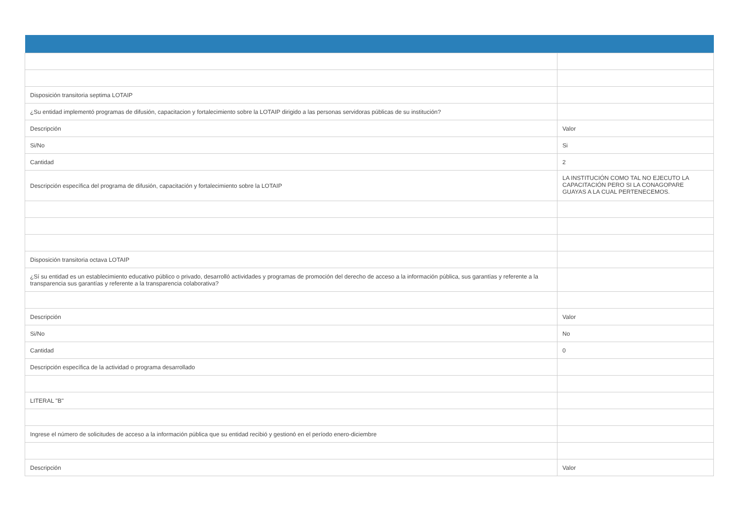| Disposición transitoria septima LOTAIP | |
| ¿Su entidad implementó programas de difusión, capacitacion y fortalecimiento sobre la LOTAIP dirigido a las personas servidoras públicas de su institución? | |
| Descripción | Valor |
| Si/No | Si |
| Cantidad | 2 |
| Descripción específica del programa de difusión, capacitación y fortalecimiento sobre la LOTAIP | LA INSTITUCIÓN COMO TAL NO EJECUTO LA CAPACITACIÓN PERO SI LA CONAGOPARE GUAYAS A LA CUAL PERTENECEMOS. |
| Disposición transitoria octava LOTAIP | |
| ¿Sí su entidad es un establecimiento educativo público o privado, desarrolló actividades y programas de promoción del derecho de acceso a la información pública, sus garantías y referente a la transparencia sus garantías y referente a la transparencia colaborativa? | |
| Descripción | Valor |
| Si/No | No |
| Cantidad | 0 |
| Descripción específica de la actividad o programa desarrollado | |
| LITERAL "B" | |
| Ingrese el número de solicitudes de acceso a la información pública que su entidad recibió y gestionó en el período enero-diciembre | |
| Descripción | Valor |